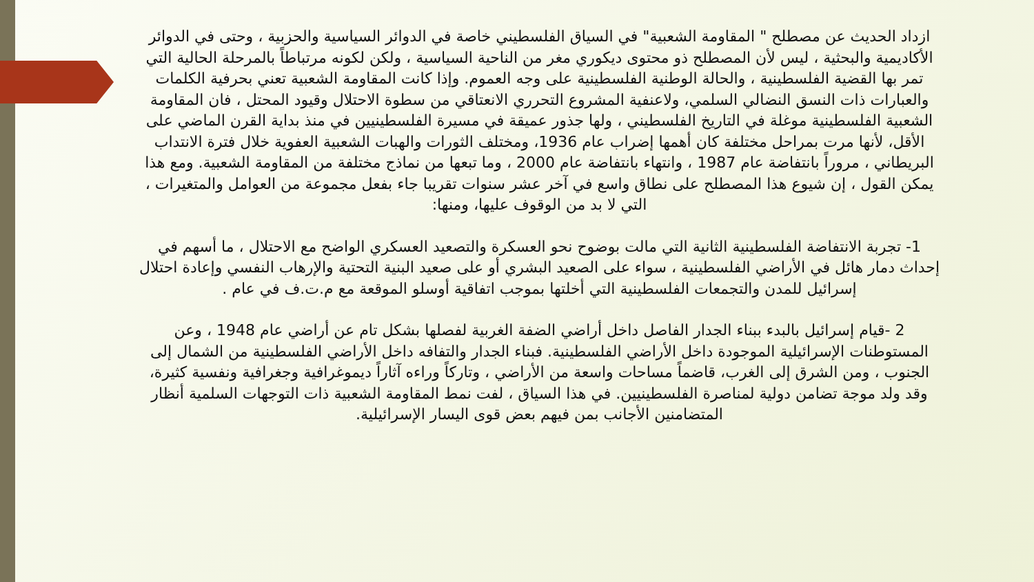ازداد الحديث عن مصطلح " المقاومة الشعبية" في السياق الفلسطيني خاصة في الدوائر السياسية والحزبية ، وحتى في الدوائر الأكاديمية والبحثية ، ليس لأن المصطلح ذو محتوى ديكوري مغر من الناحية السياسية ، ولكن لكونه مرتباطاً بالمرحلة الحالية التي تمر بها القضية الفلسطينية ، والحالة الوطنية الفلسطينية على وجه العموم. وإذا كانت المقاومة الشعبية تعني بحرفية الكلمات والعبارات ذات النسق النضالي السلمي، ولاعنفية المشروع التحرري الانعتاقي من سطوة الاحتلال وقيود المحتل ، فان المقاومة الشعبية الفلسطينية موغلة في التاريخ الفلسطيني ، ولها جذور عميقة في مسيرة الفلسطينيين في منذ بداية القرن الماضي على الأقل، لأنها مرت بمراحل مختلفة كان أهمها إضراب عام 1936، ومختلف الثورات والهبات الشعبية العفوية خلال فترة الانتداب البريطاني ، مروراً بانتفاضة عام 1987 ، وانتهاء بانتفاضة عام 2000 ، وما تبعها من نماذج مختلفة من المقاومة الشعبية. ومع هذا يمكن القول ، إن شيوع هذا المصطلح على نطاق واسع في آخر عشر سنوات تقريبا جاء بفعل مجموعة من العوامل والمتغيرات ، التي لا بد من الوقوف عليها، ومنها:
1- تجربة الانتفاضة الفلسطينية الثانية التي مالت بوضوح نحو العسكرة والتصعيد العسكري الواضح مع الاحتلال ، ما أسهم في إحداث دمار هائل في الأراضي الفلسطينية ، سواء على الصعيد البشري أو على صعيد البنية التحتية والإرهاب النفسي وإعادة احتلال إسرائيل للمدن والتجمعات الفلسطينية التي أخلتها بموجب اتفاقية أوسلو الموقعة مع م.ت.ف في عام .
2 -قيام إسرائيل بالبدء ببناء الجدار الفاصل داخل أراضي الضفة الغربية لفصلها بشكل تام عن أراضي عام 1948 ، وعن المستوطنات الإسرائيلية الموجودة داخل الأراضي الفلسطينية. فبناء الجدار والتفافه داخل الأراضي الفلسطينية من الشمال إلى الجنوب ، ومن الشرق إلى الغرب، قاضماً مساحات واسعة من الأراضي ، وتاركاً وراءه آثاراً ديموغرافية وجغرافية ونفسية كثيرة، وقد ولد موجة تضامن دولية لمناصرة الفلسطينيين. في هذا السياق ، لفت نمط المقاومة الشعبية ذات التوجهات السلمية أنظار المتضامنين الأجانب بمن فيهم بعض قوى اليسار الإسرائيلية.